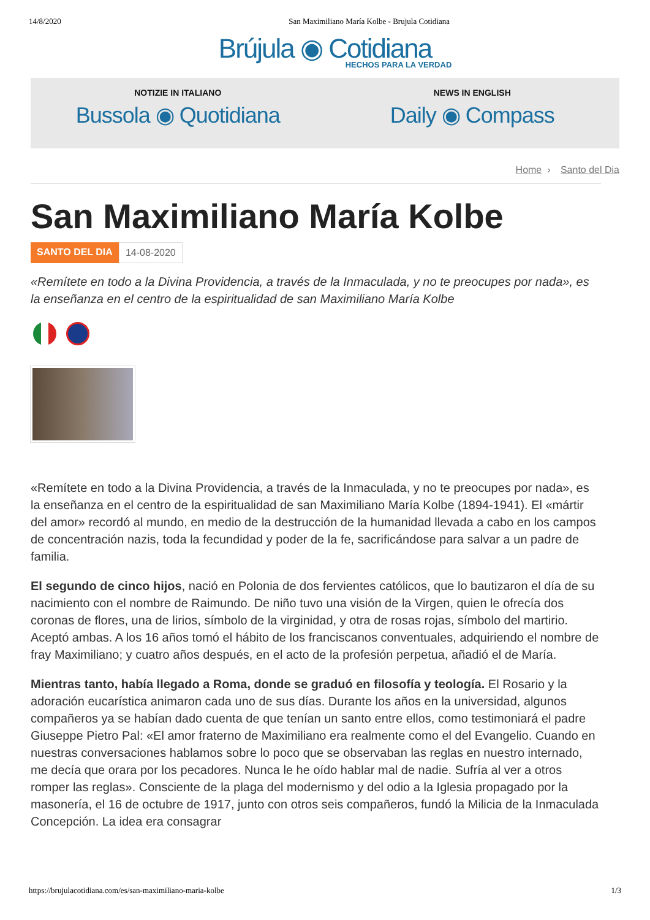14/8/2020 San Maximiliano María Kolbe - Brujula Cotidiana
Brújula ◉ Cotidiana
HECHOS PARA LA VERDAD
NOTIZIE IN ITALIANO
Bussola ◉ Quotidiana
NEWS IN ENGLISH
Daily ◉ Compass
Home › Santo del Dia
San Maximiliano María Kolbe
SANTO DEL DIA 14-08-2020
«Remítete en todo a la Divina Providencia, a través de la Inmaculada, y no te preocupes por nada», es la enseñanza en el centro de la espiritualidad de san Maximiliano María Kolbe
«Remítete en todo a la Divina Providencia, a través de la Inmaculada, y no te preocupes por nada», es la enseñanza en el centro de la espiritualidad de san Maximiliano María Kolbe (1894-1941). El «mártir del amor» recordó al mundo, en medio de la destrucción de la humanidad llevada a cabo en los campos de concentración nazis, toda la fecundidad y poder de la fe, sacrificándose para salvar a un padre de familia.
El segundo de cinco hijos, nació en Polonia de dos fervientes católicos, que lo bautizaron el día de su nacimiento con el nombre de Raimundo. De niño tuvo una visión de la Virgen, quien le ofrecía dos coronas de flores, una de lirios, símbolo de la virginidad, y otra de rosas rojas, símbolo del martirio. Aceptó ambas. A los 16 años tomó el hábito de los franciscanos conventuales, adquiriendo el nombre de fray Maximiliano; y cuatro años después, en el acto de la profesión perpetua, añadió el de María.
Mientras tanto, había llegado a Roma, donde se graduó en filosofía y teología. El Rosario y la adoración eucarística animaron cada uno de sus días. Durante los años en la universidad, algunos compañeros ya se habían dado cuenta de que tenían un santo entre ellos, como testimoniará el padre Giuseppe Pietro Pal: «El amor fraterno de Maximiliano era realmente como el del Evangelio. Cuando en nuestras conversaciones hablamos sobre lo poco que se observaban las reglas en nuestro internado, me decía que orara por los pecadores. Nunca le he oído hablar mal de nadie. Sufría al ver a otros romper las reglas». Consciente de la plaga del modernismo y del odio a la Iglesia propagado por la masonería, el 16 de octubre de 1917, junto con otros seis compañeros, fundó la Milicia de la Inmaculada Concepción. La idea era consagrar
https://brujulacotidiana.com/es/san-maximiliano-maria-kolbe 1/3